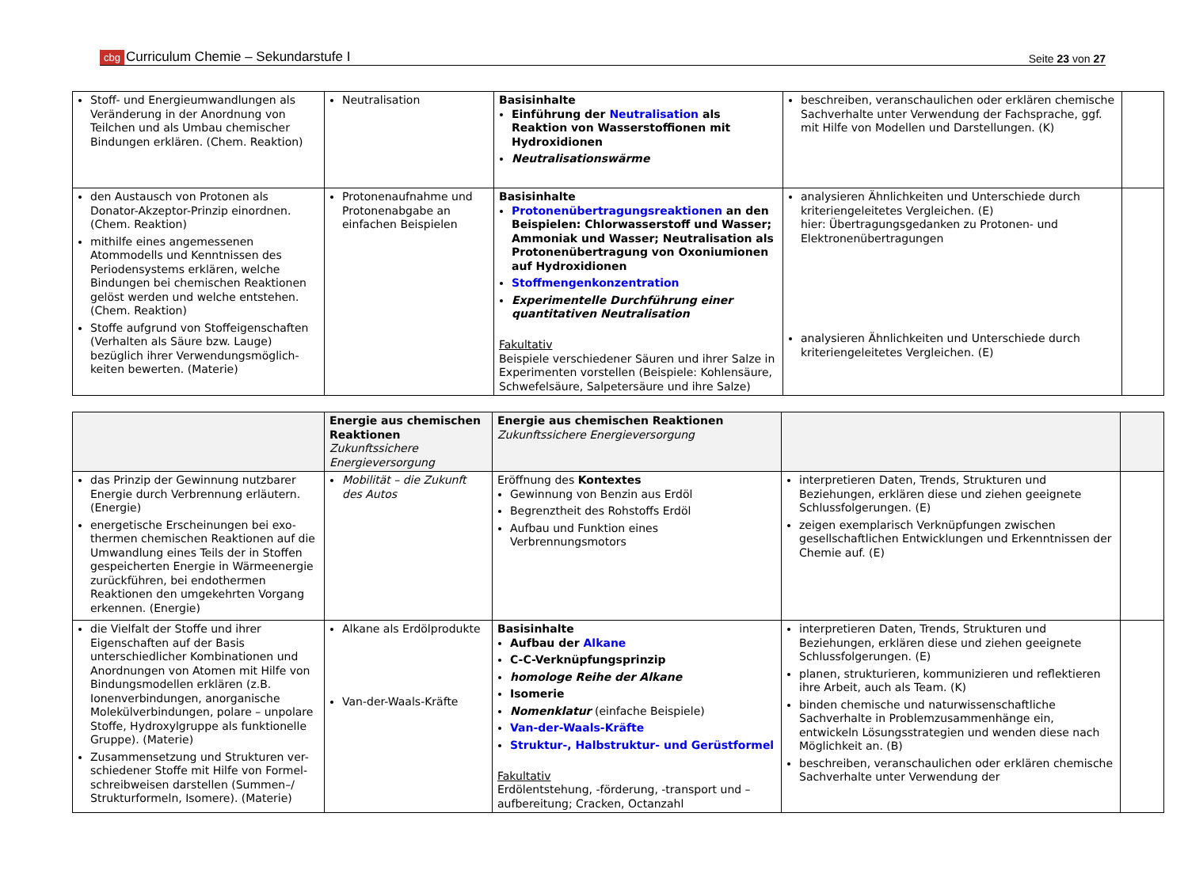cbg Curriculum Chemie – Sekundarstufe I
Seite 23 von 27
| Stoff- und Energieumwandlungen als Veränderung in der Anordnung von Teilchen und als Umbau chemischer Bindungen erklären. (Chem. Reaktion) | Neutralisation | Basisinhalte Einführung der Neutralisation als Reaktion von Wasserstoffionen mit Hydroxidionen Neutralisationswärme | beschreiben, veranschaulichen oder erklären chemische Sachverhalte unter Verwendung der Fachsprache, ggf. mit Hilfe von Modellen und Darstellungen. (K) | |
| den Austausch von Protonen als Donator-Akzeptor-Prinzip einordnen. (Chem. Reaktion) mithilfe eines angemessenen Atommodells und Kenntnissen des Periodensystems erklären, welche Bindungen bei chemischen Reaktionen gelöst werden und welche entstehen. (Chem. Reaktion) Stoffe aufgrund von Stoffeigenschaften (Verhalten als Säure bzw. Lauge) bezüglich ihrer Verwendungsmöglich-keiten bewerten. (Materie) | Protonenaufnahme und Protonenabgabe an einfachen Beispielen | Basisinhalte Protonenübertragungsreaktionen an den Beispielen: Chlorwasserstoff und Wasser; Ammoniak und Wasser; Neutralisation als Protonenübertragung von Oxoniumionen auf Hydroxidionen Stoffmengenkonzentration Experimentelle Durchführung einer quantitativen Neutralisation Fakultativ Beispiele verschiedener Säuren und ihrer Salze in Experimenten vorstellen (Beispiele: Kohlensäure, Schwefelsäure, Salpetersäure und ihre Salze) | analysieren Ähnlichkeiten und Unterschiede durch kriteriengeleitetes Vergleichen. (E) hier: Übertragungsgedanken zu Protonen- und Elektronenübertragungen analysieren Ähnlichkeiten und Unterschiede durch kriteriengeleitetes Vergleichen. (E) | |
| | Energie aus chemischen Reaktionen Zukunftssichere Energieversorgung | Energie aus chemischen Reaktionen Zukunftssichere Energieversorgung | | |
| das Prinzip der Gewinnung nutzbarer Energie durch Verbrennung erläutern. (Energie) energetische Erscheinungen bei exo-thermen chemischen Reaktionen auf die Umwandlung eines Teils der in Stoffen gespeicherten Energie in Wärmeenergie zurückführen, bei endothermen Reaktionen den umgekehrten Vorgang erkennen. (Energie) | Mobilität – die Zukunft des Autos | Eröffnung des Kontextes Gewinnung von Benzin aus Erdöl Begrenztheit des Rohstoffs Erdöl Aufbau und Funktion eines Verbrennungsmotors | interpretieren Daten, Trends, Strukturen und Beziehungen, erklären diese und ziehen geeignete Schlussfolgerungen. (E) zeigen exemplarisch Verknüpfungen zwischen gesellschaftlichen Entwicklungen und Erkenntnissen der Chemie auf. (E) | |
| die Vielfalt der Stoffe und ihrer Eigenschaften auf der Basis unterschiedlicher Kombinationen und Anordnungen von Atomen mit Hilfe von Bindungsmodellen erklären (z.B. Ionenverbindungen, anorganische Molekülverbindungen, polare – unpolare Stoffe, Hydroxylgruppe als funktionelle Gruppe). (Materie) Zusammensetzung und Strukturen ver-schiedener Stoffe mit Hilfe von Formel-schreibweisen darstellen (Summen–/ Strukturformeln, Isomere). (Materie) | Alkane als Erdölprodukte Van-der-Waals-Kräfte | Basisinhalte Aufbau der Alkane C-C-Verknüpfungsprinzip homologe Reihe der Alkane Isomerie Nomenklatur (einfache Beispiele) Van-der-Waals-Kräfte Struktur-, Halbstruktur- und Gerüstformel Fakultativ Erdölentstehung, -förderung, -transport und –aufbereitung; Cracken, Octanzahl | interpretieren Daten, Trends, Strukturen und Beziehungen, erklären diese und ziehen geeignete Schlussfolgerungen. (E) planen, strukturieren, kommunizieren und reflektieren ihre Arbeit, auch als Team. (K) binden chemische und naturwissenschaftliche Sachverhalte in Problemzusammenhänge ein, entwickeln Lösungsstrategien und wenden diese nach Möglichkeit an. (B) beschreiben, veranschaulichen oder erklären chemische Sachverhalte unter Verwendung der | |